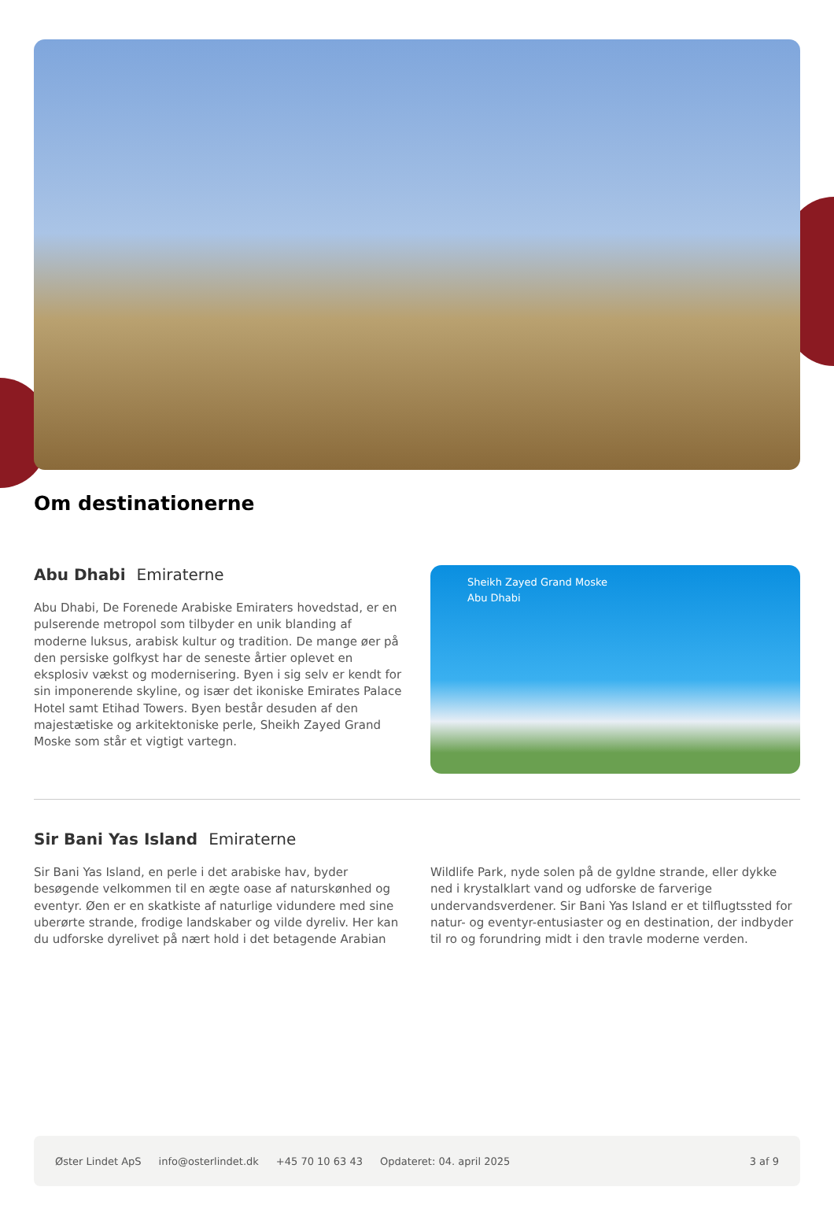Om destinationerne
Abu Dhabi Emiraterne
Abu Dhabi, De Forenede Arabiske Emiraters hovedstad, er en pulserende metropol som tilbyder en unik blanding af moderne luksus, arabisk kultur og tradition. De mange øer på den persiske golfkyst har de seneste årtier oplevet en eksplosiv vækst og modernisering. Byen i sig selv er kendt for sin imponerende skyline, og især det ikoniske Emirates Palace Hotel samt Etihad Towers. Byen består desuden af den majestætiske og arkitektoniske perle, Sheikh Zayed Grand Moske som står et vigtigt vartegn.
Sheikh Zayed Grand Moske
Abu Dhabi
Sir Bani Yas Island Emiraterne
Sir Bani Yas Island, en perle i det arabiske hav, byder besøgende velkommen til en ægte oase af naturskønhed og eventyr. Øen er en skatkiste af naturlige vidundere med sine uberørte strande, frodige landskaber og vilde dyreliv. Her kan du udforske dyrelivet på nært hold i det betagende Arabian Wildlife Park, nyde solen på de gyldne strande, eller dykke ned i krystalklart vand og udforske de farverige undervandsverdener. Sir Bani Yas Island er et tilflugtssted for natur- og eventyr-entusiaster og en destination, der indbyder til ro og forundring midt i den travle moderne verden.
Øster Lindet ApS info@osterlindet.dk +45 70 10 63 43 Opdateret: 04. april 2025 3 af 9